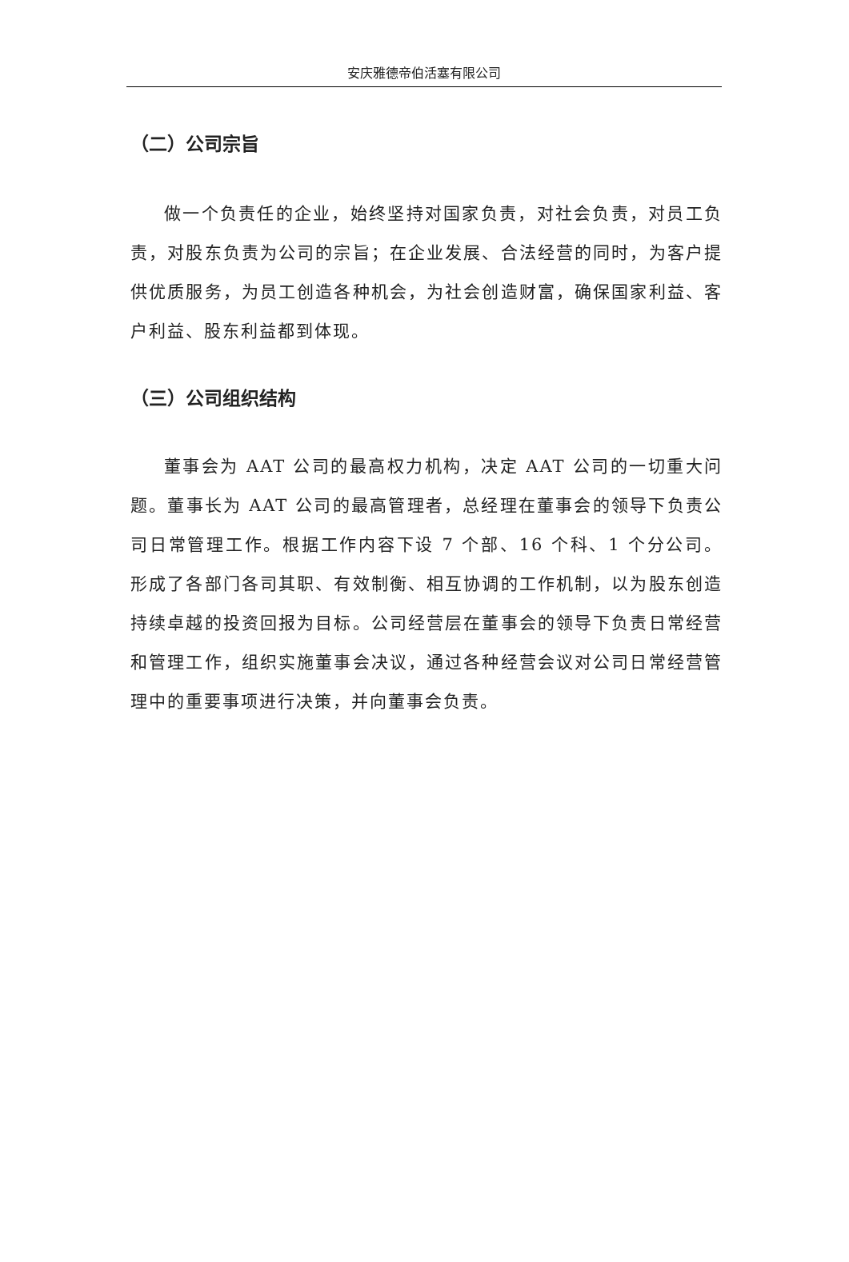安庆雅德帝伯活塞有限公司
（二）公司宗旨
做一个负责任的企业，始终坚持对国家负责，对社会负责，对员工负责，对股东负责为公司的宗旨；在企业发展、合法经营的同时，为客户提供优质服务，为员工创造各种机会，为社会创造财富，确保国家利益、客户利益、股东利益都到体现。
（三）公司组织结构
董事会为 AAT 公司的最高权力机构，决定 AAT 公司的一切重大问题。董事长为 AAT 公司的最高管理者，总经理在董事会的领导下负责公司日常管理工作。根据工作内容下设 7 个部、16 个科、1 个分公司。形成了各部门各司其职、有效制衡、相互协调的工作机制，以为股东创造持续卓越的投资回报为目标。公司经营层在董事会的领导下负责日常经营和管理工作，组织实施董事会决议，通过各种经营会议对公司日常经营管理中的重要事项进行决策，并向董事会负责。